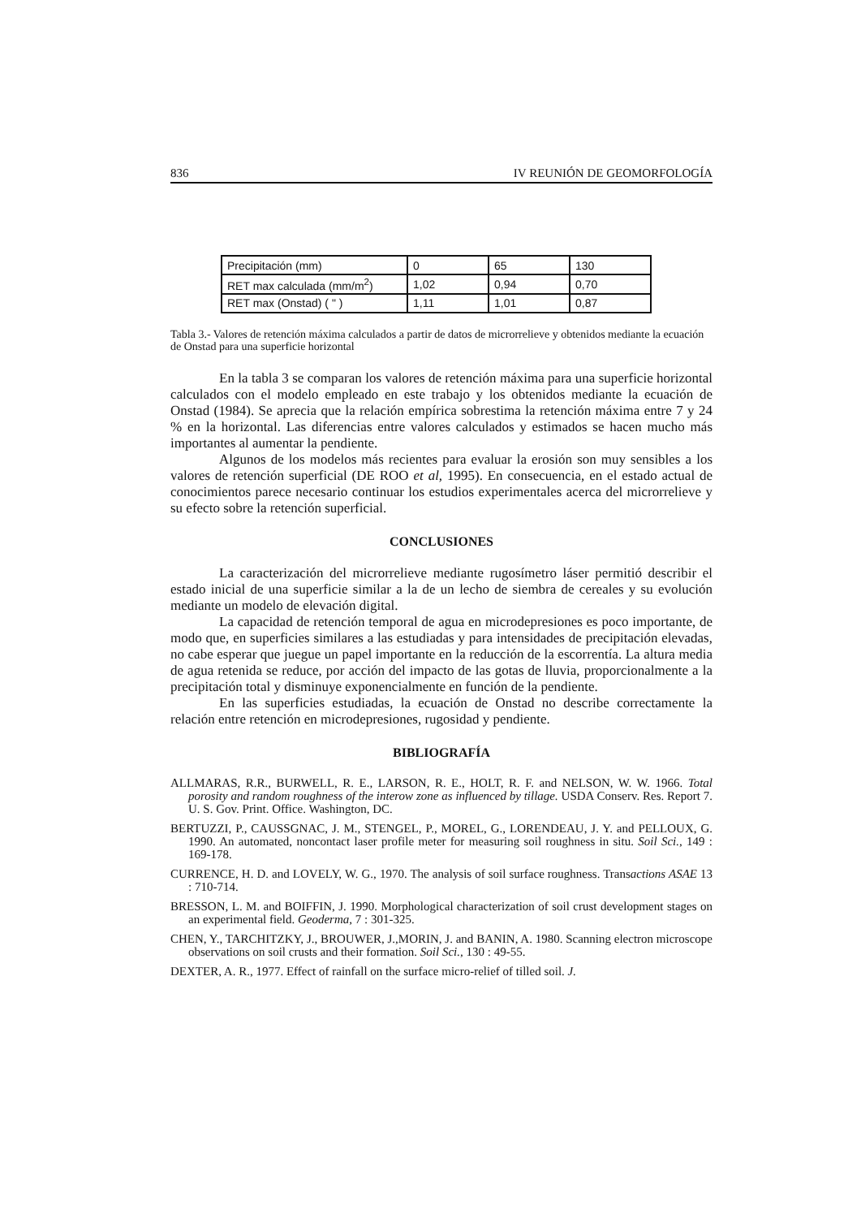836 IV REUNIÓN DE GEOMORFOLOGÍA
| Precipitación (mm) | 0 | 65 | 130 |
| RET max calculada (mm/m<sup>2</sup>) | 1,02 | 0,94 | 0,70 |
| RET max (Onstad) ( " ) | 1,11 | 1,01 | 0,87 |
Tabla 3.- Valores de retención máxima calculados a partir de datos de microrrelieve y obtenidos mediante la ecuación de Onstad para una superficie horizontal
En la tabla 3 se comparan los valores de retención máxima para una superficie horizontal calculados con el modelo empleado en este trabajo y los obtenidos mediante la ecuación de Onstad (1984). Se aprecia que la relación empírica sobrestima la retención máxima entre 7 y 24 % en la horizontal. Las diferencias entre valores calculados y estimados se hacen mucho más importantes al aumentar la pendiente.
Algunos de los modelos más recientes para evaluar la erosión son muy sensibles a los valores de retención superficial (DE ROO et al, 1995). En consecuencia, en el estado actual de conocimientos parece necesario continuar los estudios experimentales acerca del microrrelieve y su efecto sobre la retención superficial.
CONCLUSIONES
La caracterización del microrrelieve mediante rugosímetro láser permitió describir el estado inicial de una superficie similar a la de un lecho de siembra de cereales y su evolución mediante un modelo de elevación digital.
La capacidad de retención temporal de agua en microdepresiones es poco importante, de modo que, en superficies similares a las estudiadas y para intensidades de precipitación elevadas, no cabe esperar que juegue un papel importante en la reducción de la escorrentía. La altura media de agua retenida se reduce, por acción del impacto de las gotas de lluvia, proporcionalmente a la precipitación total y disminuye exponencialmente en función de la pendiente.
En las superficies estudiadas, la ecuación de Onstad no describe correctamente la relación entre retención en microdepresiones, rugosidad y pendiente.
BIBLIOGRAFÍA
ALLMARAS, R.R., BURWELL, R. E., LARSON, R. E., HOLT, R. F. and NELSON, W. W. 1966. Total porosity and random roughness of the interow zone as influenced by tillage. USDA Conserv. Res. Report 7. U. S. Gov. Print. Office. Washington, DC.
BERTUZZI, P., CAUSSGNAC, J. M., STENGEL, P., MOREL, G., LORENDEAU, J. Y. and PELLOUX, G. 1990. An automated, noncontact laser profile meter for measuring soil roughness in situ. Soil Sci., 149 : 169-178.
CURRENCE, H. D. and LOVELY, W. G., 1970. The analysis of soil surface roughness. Transactions ASAE 13 : 710-714.
BRESSON, L. M. and BOIFFIN, J. 1990. Morphological characterization of soil crust development stages on an experimental field. Geoderma, 7 : 301-325.
CHEN, Y., TARCHITZKY, J., BROUWER, J.,MORIN, J. and BANIN, A. 1980. Scanning electron microscope observations on soil crusts and their formation. Soil Sci., 130 : 49-55.
DEXTER, A. R., 1977. Effect of rainfall on the surface micro-relief of tilled soil. J.